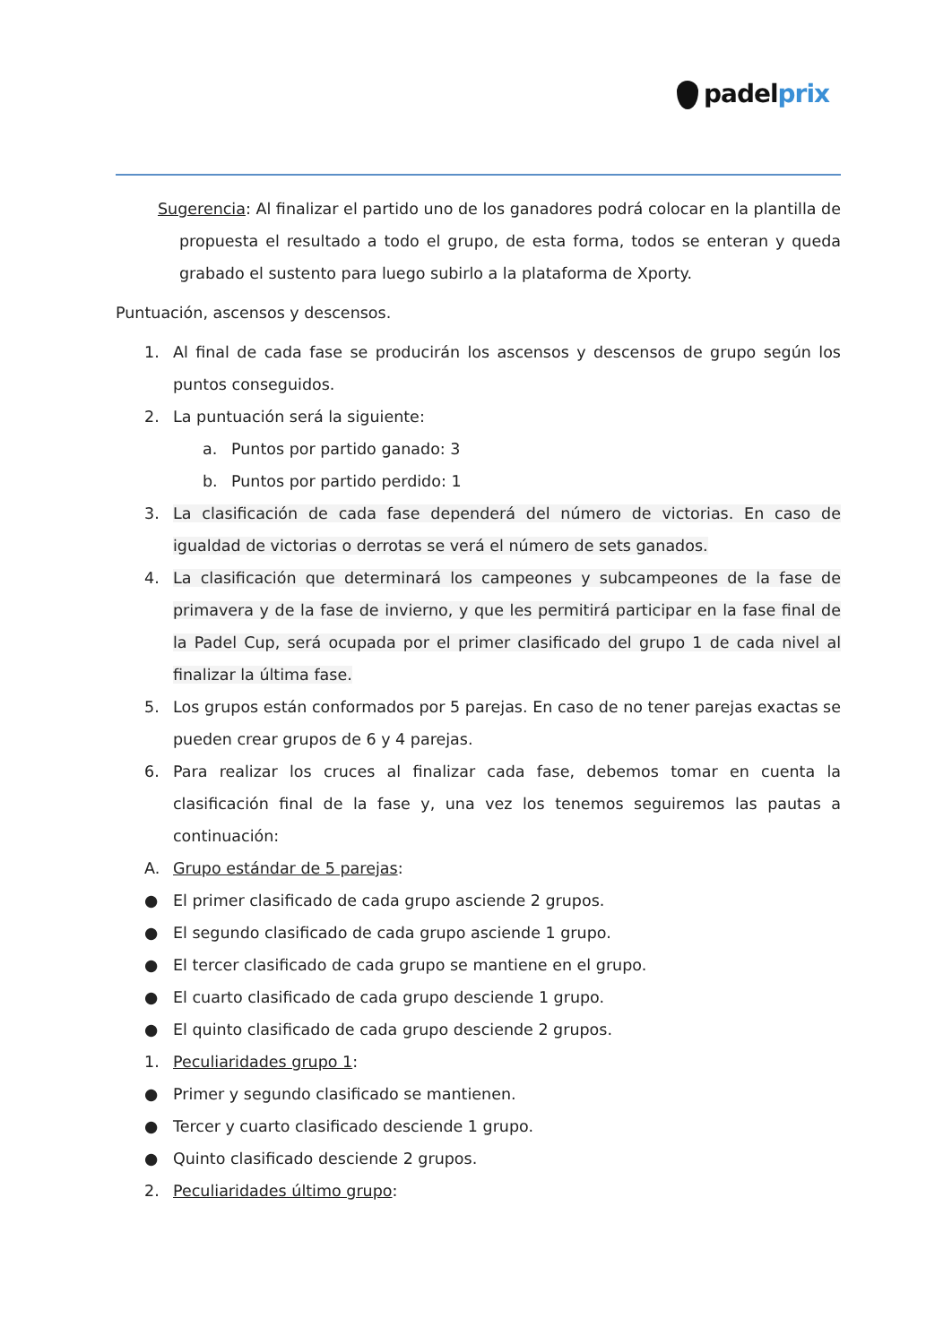padel prix
Sugerencia: Al finalizar el partido uno de los ganadores podrá colocar en la plantilla de propuesta el resultado a todo el grupo, de esta forma, todos se enteran y queda grabado el sustento para luego subirlo a la plataforma de Xporty.
Puntuación, ascensos y descensos.
1. Al final de cada fase se producirán los ascensos y descensos de grupo según los puntos conseguidos.
2. La puntuación será la siguiente:
a. Puntos por partido ganado: 3
b. Puntos por partido perdido: 1
3. La clasificación de cada fase dependerá del número de victorias. En caso de igualdad de victorias o derrotas se verá el número de sets ganados.
4. La clasificación que determinará los campeones y subcampeones de la fase de primavera y de la fase de invierno, y que les permitirá participar en la fase final de la Padel Cup, será ocupada por el primer clasificado del grupo 1 de cada nivel al finalizar la última fase.
5. Los grupos están conformados por 5 parejas. En caso de no tener parejas exactas se pueden crear grupos de 6 y 4 parejas.
6. Para realizar los cruces al finalizar cada fase, debemos tomar en cuenta la clasificación final de la fase y, una vez los tenemos seguiremos las pautas a continuación:
A. Grupo estándar de 5 parejas:
● El primer clasificado de cada grupo asciende 2 grupos.
● El segundo clasificado de cada grupo asciende 1 grupo.
● El tercer clasificado de cada grupo se mantiene en el grupo.
● El cuarto clasificado de cada grupo desciende 1 grupo.
● El quinto clasificado de cada grupo desciende 2 grupos.
1. Peculiaridades grupo 1:
● Primer y segundo clasificado se mantienen.
● Tercer y cuarto clasificado desciende 1 grupo.
● Quinto clasificado desciende 2 grupos.
2. Peculiaridades último grupo: